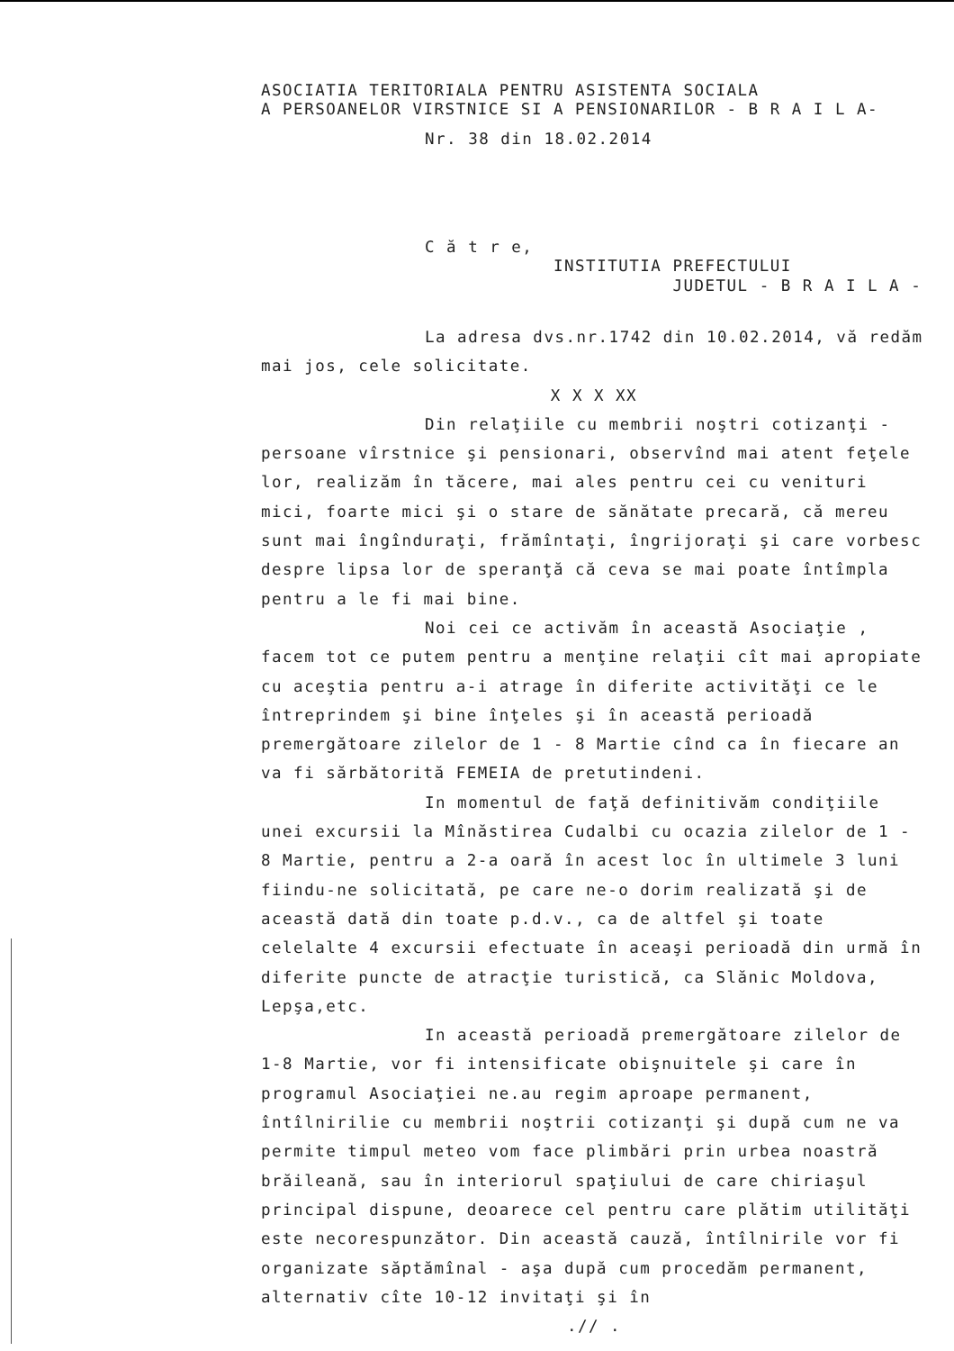ASOCIATIA TERITORIALA PENTRU ASISTENTA SOCIALA
A PERSOANELOR VIRSTNICE SI A PENSIONARILOR - B R A I L A-
Nr. 38 din 18.02.2014
C ă t r e,
INSTITUTIA PREFECTULUI
JUDETUL - B R A I L A -
La adresa dvs.nr.1742 din 10.02.2014, vă redăm mai jos, cele solicitate.
X X X XX
Din relaţiile cu membrii noştri cotizanţi - persoane vîrstnice şi pensionari, observînd mai atent feţele lor, realizăm în tăcere, mai ales pentru cei cu venituri mici, foarte mici şi o stare de sănătate precară, că mereu sunt mai îngînduraţi, frămîntaţi, îngrijoraţi şi care vorbesc despre lipsa lor de speranţă că ceva se mai poate întîmpla pentru a le fi mai bine.
Noi cei ce activăm în această Asociaţie , facem tot ce putem pentru a menţine relaţii cît mai apropiate cu aceştia pentru a-i atrage în diferite activităţi ce le întreprindem şi bine înţeles şi în această perioadă premergătoare zilelor de 1 - 8 Martie cînd ca în fiecare an va fi sărbătorită FEMEIA de pretutindeni.
In momentul de faţă definitivăm condiţiile unei excursii la Mînăstirea Cudalbi cu ocazia zilelor de 1 - 8 Martie, pentru a 2-a oară în acest loc în ultimele 3 luni fiindu-ne solicitată, pe care ne-o dorim realizată şi de această dată din toate p.d.v., ca de altfel şi toate celelalte 4 excursii efectuate în aceaşi perioadă din urmă în diferite puncte de atracţie turistică, ca Slănic Moldova, Lepşa,etc.
In această perioadă premergătoare zilelor de 1-8 Martie, vor fi intensificate obişnuitele şi care în programul Asociaţiei ne.au regim aproape permanent, întîlnirilie cu membrii noştrii cotizanţi şi după cum ne va permite timpul meteo vom face plimbări prin urbea noastră brăileană, sau în interiorul spaţiului de care chiriaşul principal dispune, deoarece cel pentru care plătim utilităţi este necorespunzător. Din această cauză, întîlnirile vor fi organizate săptămînal - aşa după cum procedăm permanent, alternativ cîte 10-12 invitaţi şi în
.// .